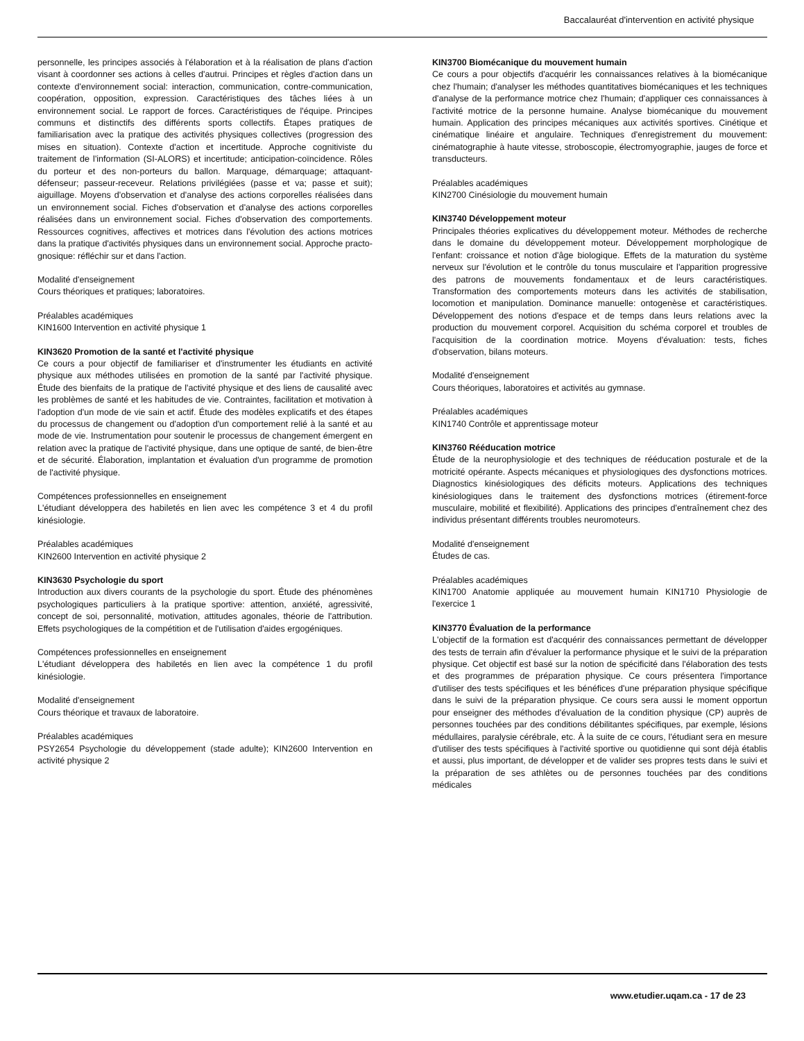Baccalauréat d'intervention en activité physique
personnelle, les principes associés à l'élaboration et à la réalisation de plans d'action visant à coordonner ses actions à celles d'autrui. Principes et règles d'action dans un contexte d'environnement social: interaction, communication, contre-communication, coopération, opposition, expression. Caractéristiques des tâches liées à un environnement social. Le rapport de forces. Caractéristiques de l'équipe. Principes communs et distinctifs des différents sports collectifs. Étapes pratiques de familiarisation avec la pratique des activités physiques collectives (progression des mises en situation). Contexte d'action et incertitude. Approche cognitiviste du traitement de l'information (SI-ALORS) et incertitude; anticipation-coïncidence. Rôles du porteur et des non-porteurs du ballon. Marquage, démarquage; attaquant-défenseur; passeur-receveur. Relations privilégiées (passe et va; passe et suit); aiguillage. Moyens d'observation et d'analyse des actions corporelles réalisées dans un environnement social. Fiches d'observation et d'analyse des actions corporelles réalisées dans un environnement social. Fiches d'observation des comportements. Ressources cognitives, affectives et motrices dans l'évolution des actions motrices dans la pratique d'activités physiques dans un environnement social. Approche practo-gnosique: réfléchir sur et dans l'action.
Modalité d'enseignement
Cours théoriques et pratiques; laboratoires.
Préalables académiques
KIN1600 Intervention en activité physique 1
KIN3620 Promotion de la santé et l'activité physique
Ce cours a pour objectif de familiariser et d'instrumenter les étudiants en activité physique aux méthodes utilisées en promotion de la santé par l'activité physique. Étude des bienfaits de la pratique de l'activité physique et des liens de causalité avec les problèmes de santé et les habitudes de vie. Contraintes, facilitation et motivation à l'adoption d'un mode de vie sain et actif. Étude des modèles explicatifs et des étapes du processus de changement ou d'adoption d'un comportement relié à la santé et au mode de vie. Instrumentation pour soutenir le processus de changement émergent en relation avec la pratique de l'activité physique, dans une optique de santé, de bien-être et de sécurité. Élaboration, implantation et évaluation d'un programme de promotion de l'activité physique.
Compétences professionnelles en enseignement
L'étudiant développera des habiletés en lien avec les compétence 3 et 4 du profil kinésiologie.
Préalables académiques
KIN2600 Intervention en activité physique 2
KIN3630 Psychologie du sport
Introduction aux divers courants de la psychologie du sport. Étude des phénomènes psychologiques particuliers à la pratique sportive: attention, anxiété, agressivité, concept de soi, personnalité, motivation, attitudes agonales, théorie de l'attribution. Effets psychologiques de la compétition et de l'utilisation d'aides ergogéniques.
Compétences professionnelles en enseignement
L'étudiant développera des habiletés en lien avec la compétence 1 du profil kinésiologie.
Modalité d'enseignement
Cours théorique et travaux de laboratoire.
Préalables académiques
PSY2654 Psychologie du développement (stade adulte); KIN2600 Intervention en activité physique 2
KIN3700 Biomécanique du mouvement humain
Ce cours a pour objectifs d'acquérir les connaissances relatives à la biomécanique chez l'humain; d'analyser les méthodes quantitatives biomécaniques et les techniques d'analyse de la performance motrice chez l'humain; d'appliquer ces connaissances à l'activité motrice de la personne humaine. Analyse biomécanique du mouvement humain. Application des principes mécaniques aux activités sportives. Cinétique et cinématique linéaire et angulaire. Techniques d'enregistrement du mouvement: cinématographie à haute vitesse, stroboscopie, électromyographie, jauges de force et transducteurs.
Préalables académiques
KIN2700 Cinésiologie du mouvement humain
KIN3740 Développement moteur
Principales théories explicatives du développement moteur. Méthodes de recherche dans le domaine du développement moteur. Développement morphologique de l'enfant: croissance et notion d'âge biologique. Effets de la maturation du système nerveux sur l'évolution et le contrôle du tonus musculaire et l'apparition progressive des patrons de mouvements fondamentaux et de leurs caractéristiques. Transformation des comportements moteurs dans les activités de stabilisation, locomotion et manipulation. Dominance manuelle: ontogenèse et caractéristiques. Développement des notions d'espace et de temps dans leurs relations avec la production du mouvement corporel. Acquisition du schéma corporel et troubles de l'acquisition de la coordination motrice. Moyens d'évaluation: tests, fiches d'observation, bilans moteurs.
Modalité d'enseignement
Cours théoriques, laboratoires et activités au gymnase.
Préalables académiques
KIN1740 Contrôle et apprentissage moteur
KIN3760 Rééducation motrice
Étude de la neurophysiologie et des techniques de rééducation posturale et de la motricité opérante. Aspects mécaniques et physiologiques des dysfonctions motrices. Diagnostics kinésiologiques des déficits moteurs. Applications des techniques kinésiologiques dans le traitement des dysfonctions motrices (étirement-force musculaire, mobilité et flexibilité). Applications des principes d'entraînement chez des individus présentant différents troubles neuromoteurs.
Modalité d'enseignement
Études de cas.
Préalables académiques
KIN1700 Anatomie appliquée au mouvement humain KIN1710 Physiologie de l'exercice 1
KIN3770 Évaluation de la performance
L'objectif de la formation est d'acquérir des connaissances permettant de développer des tests de terrain afin d'évaluer la performance physique et le suivi de la préparation physique. Cet objectif est basé sur la notion de spécificité dans l'élaboration des tests et des programmes de préparation physique. Ce cours présentera l'importance d'utiliser des tests spécifiques et les bénéfices d'une préparation physique spécifique dans le suivi de la préparation physique. Ce cours sera aussi le moment opportun pour enseigner des méthodes d'évaluation de la condition physique (CP) auprès de personnes touchées par des conditions débilitantes spécifiques, par exemple, lésions médullaires, paralysie cérébrale, etc. À la suite de ce cours, l'étudiant sera en mesure d'utiliser des tests spécifiques à l'activité sportive ou quotidienne qui sont déjà établis et aussi, plus important, de développer et de valider ses propres tests dans le suivi et la préparation de ses athlètes ou de personnes touchées par des conditions médicales
www.etudier.uqam.ca - 17 de 23